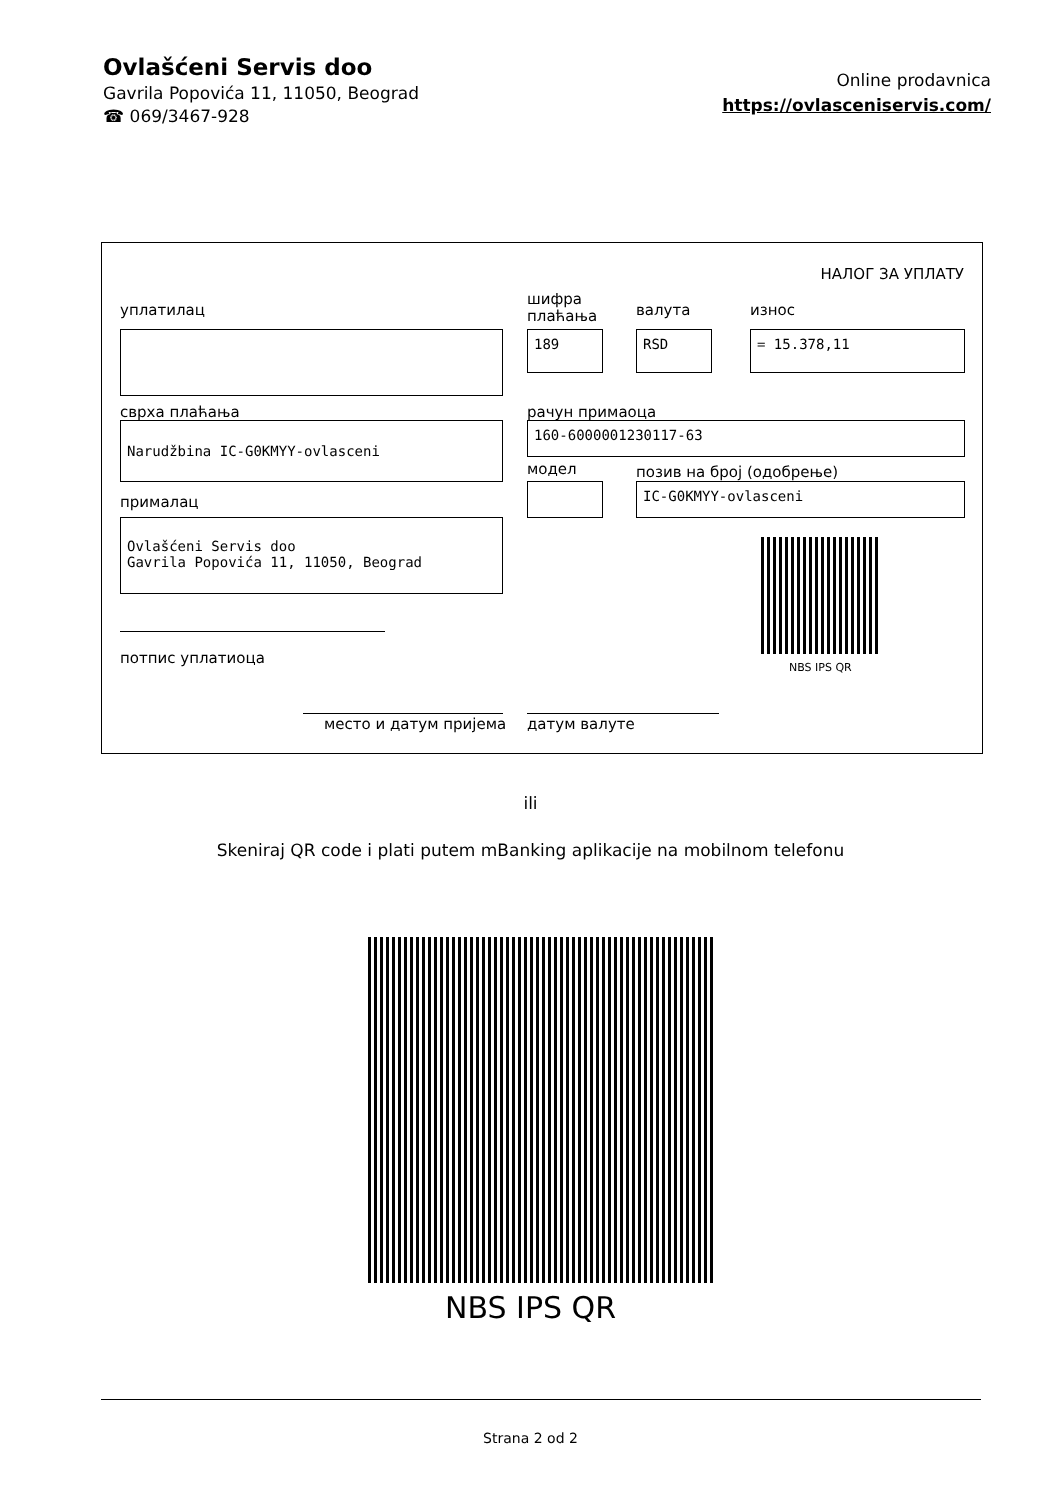Ovlašćeni Servis doo
Gavrila Popovića 11, 11050, Beograd
☎ 069/3467-928
Online prodavnica
https://ovlasceniservis.com/
НАЛОГ ЗА УПЛАТУ
уплатилац
шифра
плаћања
валута износ
189 RSD = 15.378,11
сврха плаћања рачун примаоца
Narudžbina IC-G0KMYY-ovlasceni 160-6000001230117-63
модел позив на број (одобрење)
IC-G0KMYY-ovlasceni
прималац
Ovlašćeni Servis doo
Gavrila Popovića 11, 11050, Beograd
NBS IPS QR
потпис уплатиоца
место и датум пријема датум валуте
ili
Skeniraj QR code i plati putem mBanking aplikacije na mobilnom telefonu
NBS IPS QR
Strana 2 od 2